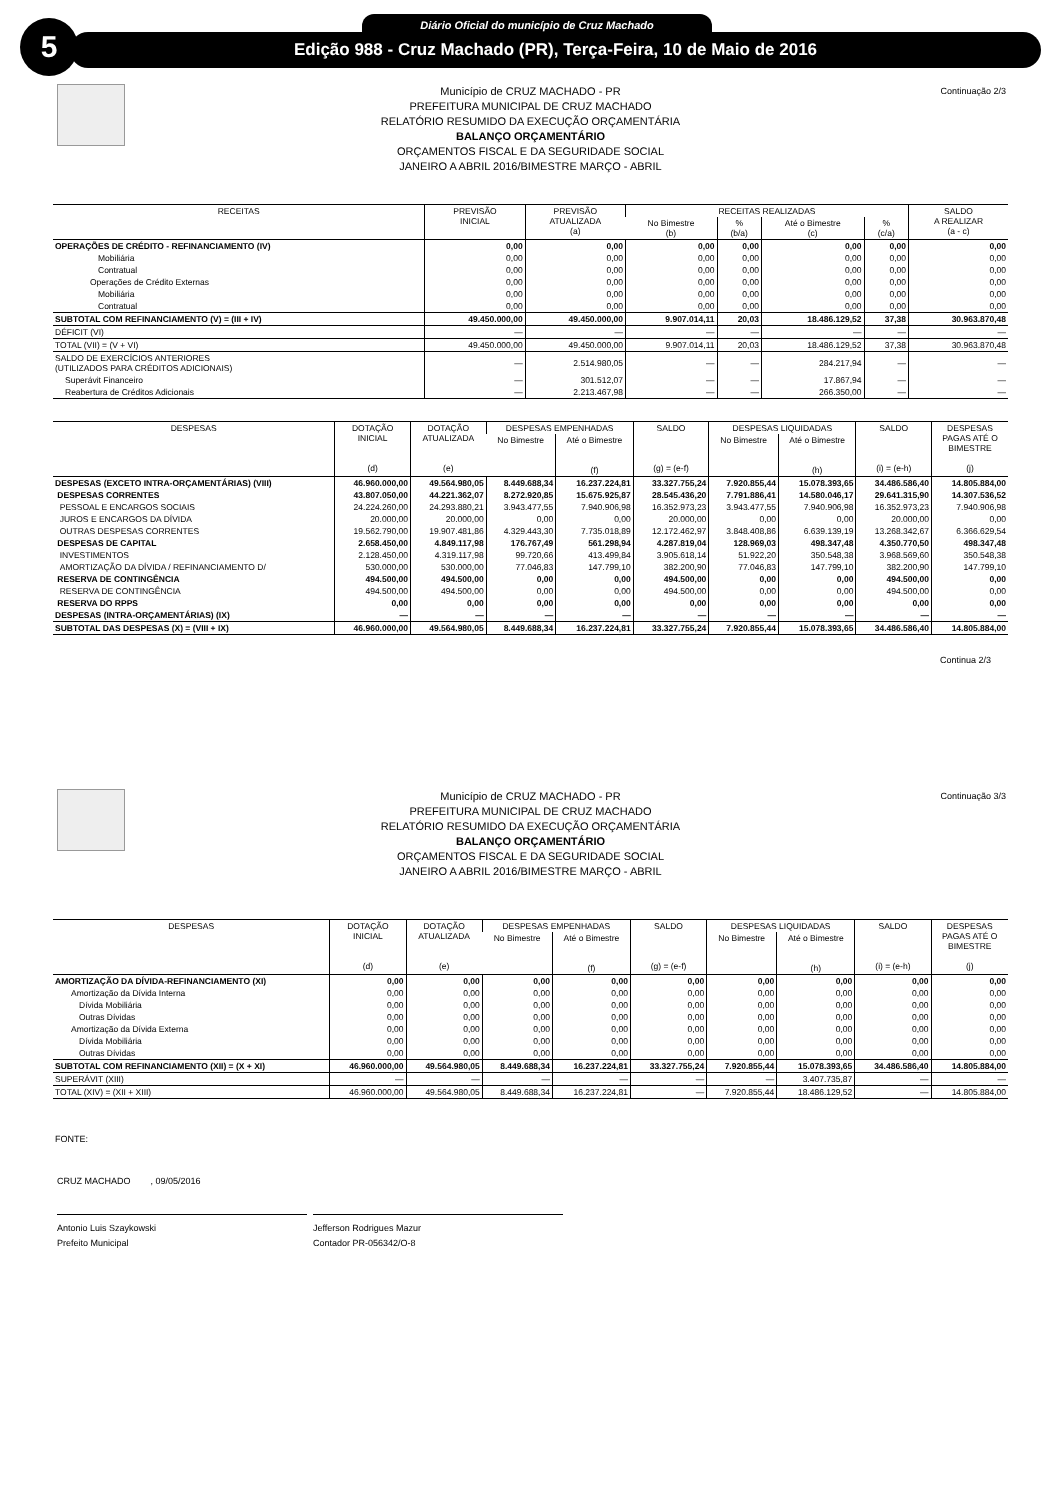5 Diário Oficial do município de Cruz Machado
Edição 988 - Cruz Machado (PR), Terça-Feira, 10 de Maio de 2016
Continuação 2/3
Município de CRUZ MACHADO - PR
PREFEITURA MUNICIPAL DE CRUZ MACHADO
RELATÓRIO RESUMIDO DA EXECUÇÃO ORÇAMENTÁRIA
BALANÇO ORÇAMENTÁRIO
ORÇAMENTOS FISCAL E DA SEGURIDADE SOCIAL
JANEIRO A ABRIL 2016/BIMESTRE MARÇO - ABRIL
| RECEITAS | PREVISÃO INICIAL | PREVISÃO ATUALIZADA (a) | RECEITAS REALIZADAS | | | | SALDO A REALIZAR (a - c) |
| --- | --- | --- | --- | --- | --- | --- | --- |
| | | | No Bimestre (b) | % (b/a) | Até o Bimestre (c) | % (c/a) | |
| OPERAÇÕES DE CRÉDITO - REFINANCIAMENTO (IV) | 0,00 | 0,00 | 0,00 | 0,00 | 0,00 | 0,00 | 0,00 |
| Mobiliária | 0,00 | 0,00 | 0,00 | 0,00 | 0,00 | 0,00 | 0,00 |
| Contratual | 0,00 | 0,00 | 0,00 | 0,00 | 0,00 | 0,00 | 0,00 |
| Operações de Crédito Externas | 0,00 | 0,00 | 0,00 | 0,00 | 0,00 | 0,00 | 0,00 |
| Mobiliária | 0,00 | 0,00 | 0,00 | 0,00 | 0,00 | 0,00 | 0,00 |
| Contratual | 0,00 | 0,00 | 0,00 | 0,00 | 0,00 | 0,00 | 0,00 |
| SUBTOTAL COM REFINANCIAMENTO (V) = (III + IV) | 49.450.000,00 | 49.450.000,00 | 9.907.014,11 | 20,03 | 18.486.129,52 | 37,38 | 30.963.870,48 |
| DÉFICIT (VI) | — | — | — | — | — | — | — |
| TOTAL (VII) = (V + VI) | 49.450.000,00 | 49.450.000,00 | 9.907.014,11 | 20,03 | 18.486.129,52 | 37,38 | 30.963.870,48 |
| SALDO DE EXERCÍCIOS ANTERIORES (UTILIZADOS PARA CRÉDITOS ADICIONAIS) | — | 2.514.980,05 | — | — | 284.217,94 | — | — |
| Superávit Financeiro | — | 301.512,07 | — | — | 17.867,94 | — | — |
| Reabertura de Créditos Adicionais | — | 2.213.467,98 | — | — | 266.350,00 | — | — |
| DESPESAS | DOTAÇÃO INICIAL (d) | DOTAÇÃO ATUALIZADA (e) | DESPESAS EMPENHADAS | | SALDO (g) = (e-f) | DESPESAS LIQUIDADAS | | SALDO (i) = (e-h) | DESPESAS PAGAS ATÉ O BIMESTRE (j) |
| --- | --- | --- | --- | --- | --- | --- | --- | --- | --- |
| | | | No Bimestre | Até o Bimestre (f) | | No Bimestre | Até o Bimestre (h) | | |
| DESPESAS (EXCETO INTRA-ORÇAMENTÁRIAS) (VIII) | 46.960.000,00 | 49.564.980,05 | 8.449.688,34 | 16.237.224,81 | 33.327.755,24 | 7.920.855,44 | 15.078.393,65 | 34.486.586,40 | 14.805.884,00 |
| DESPESAS CORRENTES | 43.807.050,00 | 44.221.362,07 | 8.272.920,85 | 15.675.925,87 | 28.545.436,20 | 7.791.886,41 | 14.580.046,17 | 29.641.315,90 | 14.307.536,52 |
| PESSOAL E ENCARGOS SOCIAIS | 24.224.260,00 | 24.293.880,21 | 3.943.477,55 | 7.940.906,98 | 16.352.973,23 | 3.943.477,55 | 7.940.906,98 | 16.352.973,23 | 7.940.906,98 |
| JUROS E ENCARGOS DA DÍVIDA | 20.000,00 | 20.000,00 | 0,00 | 0,00 | 20.000,00 | 0,00 | 0,00 | 20.000,00 | 0,00 |
| OUTRAS DESPESAS CORRENTES | 19.562.790,00 | 19.907.481,86 | 4.329.443,30 | 7.735.018,89 | 12.172.462,97 | 3.848.408,86 | 6.639.139,19 | 13.268.342,67 | 6.366.629,54 |
| DESPESAS DE CAPITAL | 2.658.450,00 | 4.849.117,98 | 176.767,49 | 561.298,94 | 4.287.819,04 | 128.969,03 | 498.347,48 | 4.350.770,50 | 498.347,48 |
| INVESTIMENTOS | 2.128.450,00 | 4.319.117,98 | 99.720,66 | 413.499,84 | 3.905.618,14 | 51.922,20 | 350.548,38 | 3.968.569,60 | 350.548,38 |
| AMORTIZAÇÃO DA DÍVIDA / REFINANCIAMENTO D/ | 530.000,00 | 530.000,00 | 77.046,83 | 147.799,10 | 382.200,90 | 77.046,83 | 147.799,10 | 382.200,90 | 147.799,10 |
| RESERVA DE CONTINGÊNCIA | 494.500,00 | 494.500,00 | 0,00 | 0,00 | 494.500,00 | 0,00 | 0,00 | 494.500,00 | 0,00 |
| RESERVA DE CONTINGÊNCIA | 494.500,00 | 494.500,00 | 0,00 | 0,00 | 494.500,00 | 0,00 | 0,00 | 494.500,00 | 0,00 |
| RESERVA DO RPPS | 0,00 | 0,00 | 0,00 | 0,00 | 0,00 | 0,00 | 0,00 | 0,00 | 0,00 |
| DESPESAS (INTRA-ORÇAMENTÁRIAS) (IX) | — | — | — | — | — | — | — | — | — |
| SUBTOTAL DAS DESPESAS (X) = (VIII + IX) | 46.960.000,00 | 49.564.980,05 | 8.449.688,34 | 16.237.224,81 | 33.327.755,24 | 7.920.855,44 | 15.078.393,65 | 34.486.586,40 | 14.805.884,00 |
Continua 2/3
Continuação 3/3
Município de CRUZ MACHADO - PR
PREFEITURA MUNICIPAL DE CRUZ MACHADO
RELATÓRIO RESUMIDO DA EXECUÇÃO ORÇAMENTÁRIA
BALANÇO ORÇAMENTÁRIO
ORÇAMENTOS FISCAL E DA SEGURIDADE SOCIAL
JANEIRO A ABRIL 2016/BIMESTRE MARÇO - ABRIL
| DESPESAS | DOTAÇÃO INICIAL (d) | DOTAÇÃO ATUALIZADA (e) | DESPESAS EMPENHADAS | | SALDO (g) = (e-f) | DESPESAS LIQUIDADAS | | SALDO (i) = (e-h) | DESPESAS PAGAS ATÉ O BIMESTRE (j) |
| --- | --- | --- | --- | --- | --- | --- | --- | --- | --- |
| | | | No Bimestre | Até o Bimestre (f) | | No Bimestre | Até o Bimestre (h) | | |
| AMORTIZAÇÃO DA DÍVIDA-REFINANCIAMENTO (XI) | 0,00 | 0,00 | 0,00 | 0,00 | 0,00 | 0,00 | 0,00 | 0,00 | 0,00 |
| Amortização da Dívida Interna | 0,00 | 0,00 | 0,00 | 0,00 | 0,00 | 0,00 | 0,00 | 0,00 | 0,00 |
| Dívida Mobiliária | 0,00 | 0,00 | 0,00 | 0,00 | 0,00 | 0,00 | 0,00 | 0,00 | 0,00 |
| Outras Dívidas | 0,00 | 0,00 | 0,00 | 0,00 | 0,00 | 0,00 | 0,00 | 0,00 | 0,00 |
| Amortização da Dívida Externa | 0,00 | 0,00 | 0,00 | 0,00 | 0,00 | 0,00 | 0,00 | 0,00 | 0,00 |
| Dívida Mobiliária | 0,00 | 0,00 | 0,00 | 0,00 | 0,00 | 0,00 | 0,00 | 0,00 | 0,00 |
| Outras Dívidas | 0,00 | 0,00 | 0,00 | 0,00 | 0,00 | 0,00 | 0,00 | 0,00 | 0,00 |
| SUBTOTAL COM REFINANCIAMENTO (XII) = (X + XI) | 46.960.000,00 | 49.564.980,05 | 8.449.688,34 | 16.237.224,81 | 33.327.755,24 | 7.920.855,44 | 15.078.393,65 | 34.486.586,40 | 14.805.884,00 |
| SUPERÁVIT (XIII) | — | — | — | — | — | — | 3.407.735,87 | — | — |
| TOTAL (XIV) = (XII + XIII) | 46.960.000,00 | 49.564.980,05 | 8.449.688,34 | 16.237.224,81 | — | 7.920.855,44 | 18.486.129,52 | — | 14.805.884,00 |
FONTE:
CRUZ MACHADO , 09/05/2016
Antonio Luis Szaykowski
Prefeito Municipal
Jefferson Rodrigues Mazur
Contador PR-056342/O-8